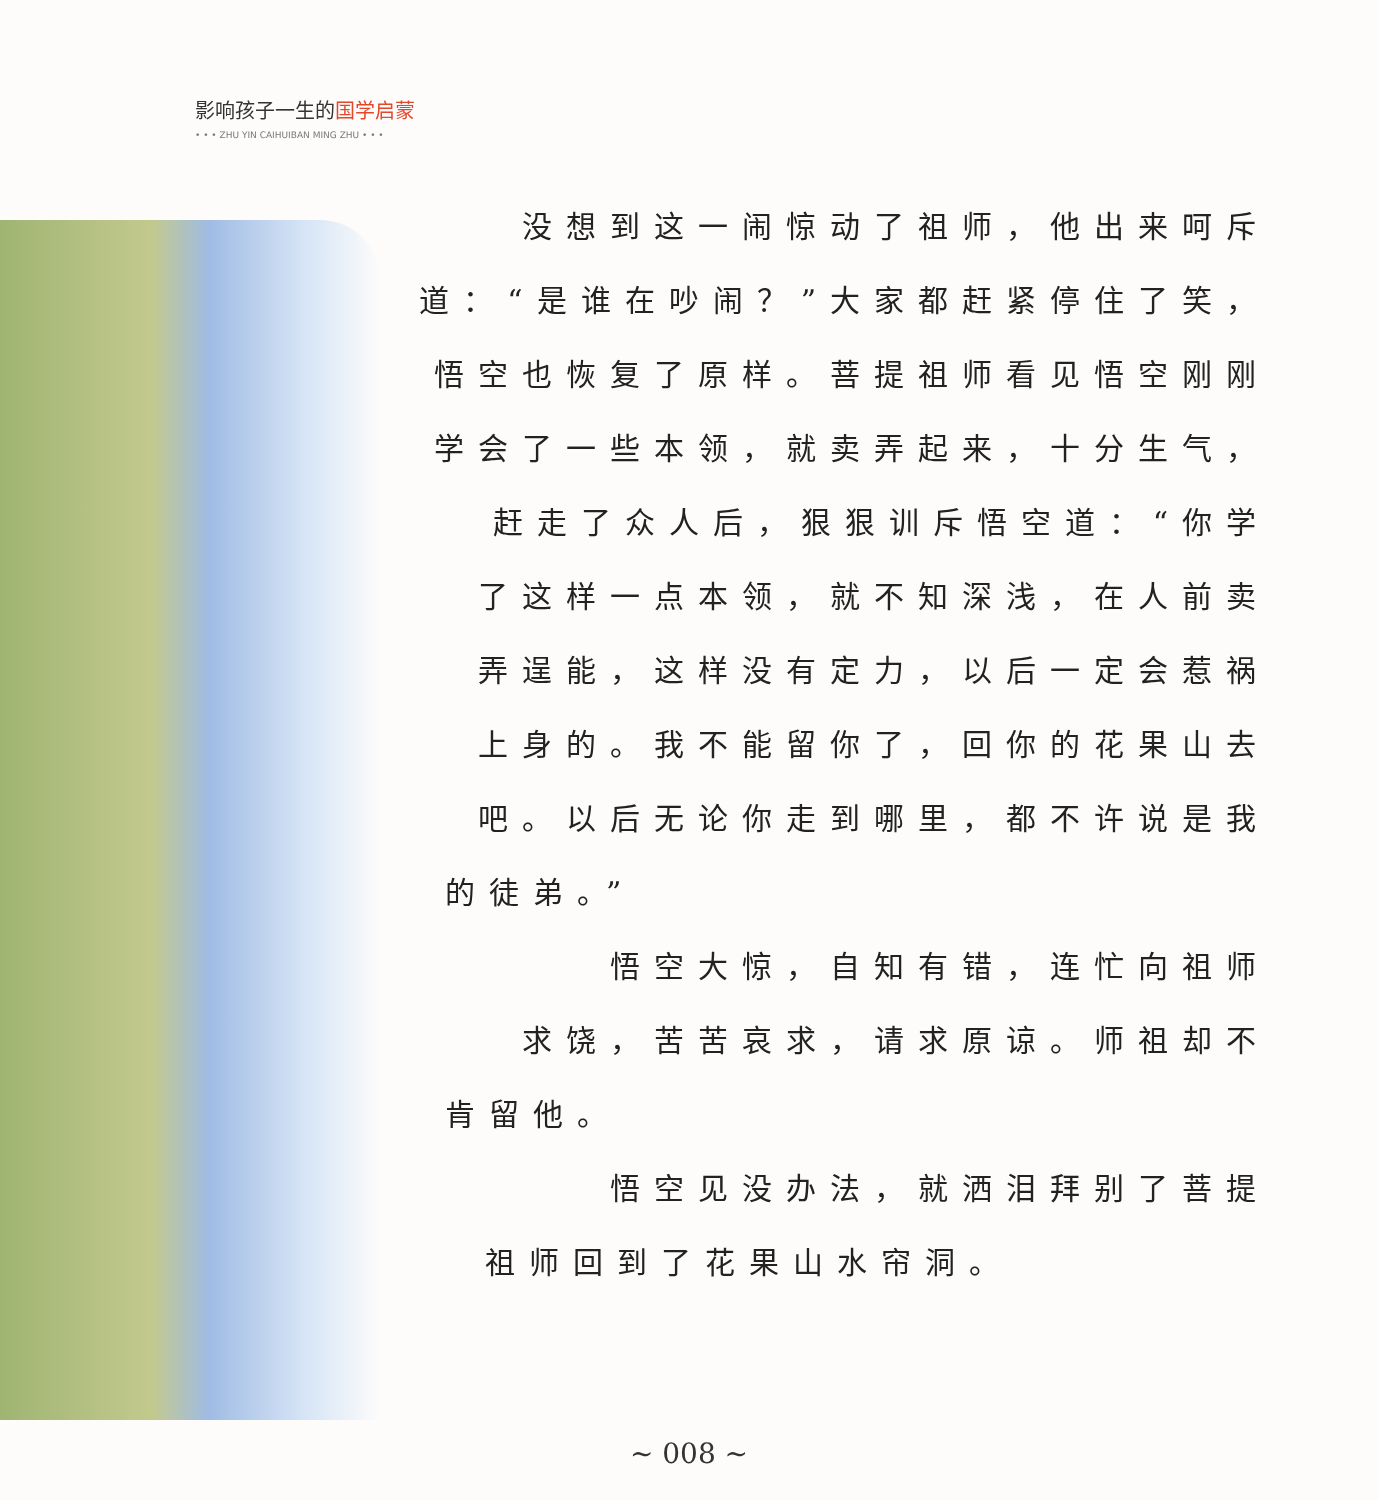影响孩子一生的国学启蒙
• • • ZHU YIN CAIHUIBAN MING ZHU • • •
没想到这一闹惊动了祖师，他出来呵斥
道：“是谁在吵闹？”大家都赶紧停住了笑，
悟空也恢复了原样。菩提祖师看见悟空刚刚
学会了一些本领，就卖弄起来，十分生气，
赶走了众人后，狠狠训斥悟空道：“你学
了这样一点本领，就不知深浅，在人前卖
弄逞能，这样没有定力，以后一定会惹祸
上身的。我不能留你了，回你的花果山去
吧。以后无论你走到哪里，都不许说是我
的徒弟。”
悟空大惊，自知有错，连忙向祖师
求饶，苦苦哀求，请求原谅。师祖却不
肯留他。
悟空见没办法，就洒泪拜别了菩提
祖师回到了花果山水帘洞。
~ 008 ~